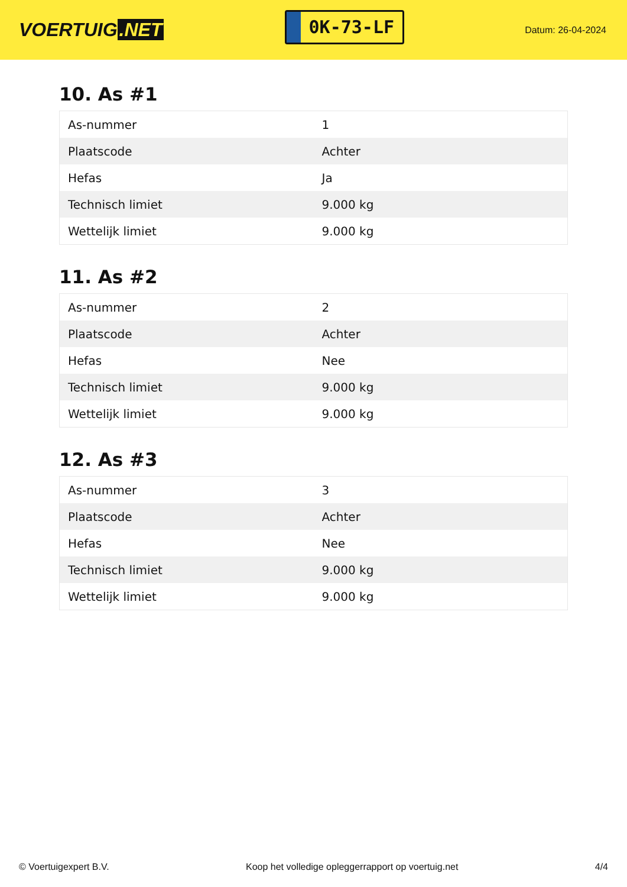VOERTUIG.NET
0K-73-LF
Datum: 26-04-2024
10. As #1
| As-nummer | 1 |
| Plaatscode | Achter |
| Hefas | Ja |
| Technisch limiet | 9.000 kg |
| Wettelijk limiet | 9.000 kg |
11. As #2
| As-nummer | 2 |
| Plaatscode | Achter |
| Hefas | Nee |
| Technisch limiet | 9.000 kg |
| Wettelijk limiet | 9.000 kg |
12. As #3
| As-nummer | 3 |
| Plaatscode | Achter |
| Hefas | Nee |
| Technisch limiet | 9.000 kg |
| Wettelijk limiet | 9.000 kg |
© Voertuigexpert B.V. Koop het volledige opleggerrapport op voertuig.net 4/4